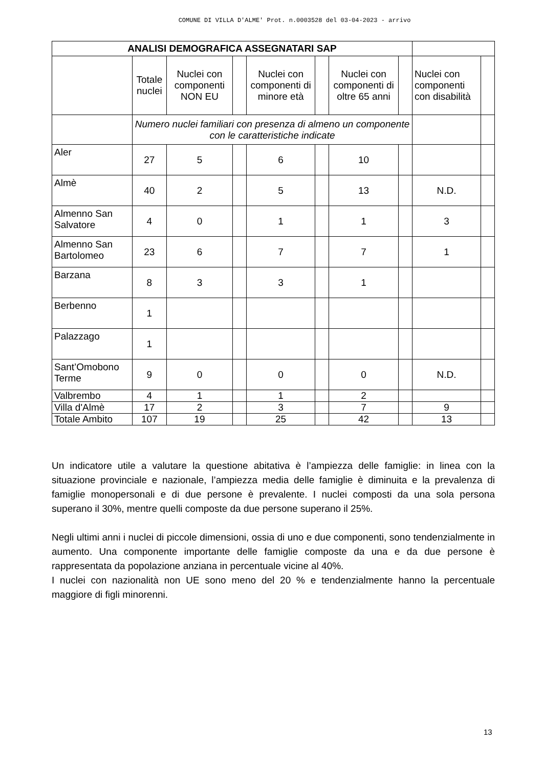COMUNE DI VILLA D'ALME' Prot. n.0003528 del 03-04-2023 - arrivo
| ANALISI DEMOGRAFICA ASSEGNATARI SAP | | | | | | | | | |
| --- | --- | --- | --- | --- | --- | --- | --- | --- | --- |
| | Totale nuclei | Nuclei con componenti NON EU | | Nuclei con componenti di minore età | | Nuclei con componenti di oltre 65 anni | | Nuclei con componenti con disabilità | |
| | Numero nuclei familiari con presenza di almeno un componente con le caratteristiche indicate | | | | | | | | |
| Aler | 27 | 5 | | 6 | | 10 | | | |
| Almè | 40 | 2 | | 5 | | 13 | | N.D. | |
| Almenno San Salvatore | 4 | 0 | | 1 | | 1 | | 3 | |
| Almenno San Bartolomeo | 23 | 6 | | 7 | | 7 | | 1 | |
| Barzana | 8 | 3 | | 3 | | 1 | | | |
| Berbenno | 1 | | | | | | | | |
| Palazzago | 1 | | | | | | | | |
| Sant’Omobono Terme | 9 | 0 | | 0 | | 0 | | N.D. | |
| Valbrembo | 4 | 1 | | 1 | | 2 | | | |
| Villa d'Almè | 17 | 2 | | 3 | | 7 | | 9 | |
| Totale Ambito | 107 | 19 | | 25 | | 42 | | 13 | |
Un indicatore utile a valutare la questione abitativa è l’ampiezza delle famiglie: in linea con la situazione provinciale e nazionale, l’ampiezza media delle famiglie è diminuita e la prevalenza di famiglie monopersonali e di due persone è prevalente. I nuclei composti da una sola persona superano il 30%, mentre quelli composte da due persone superano il 25%.
Negli ultimi anni i nuclei di piccole dimensioni, ossia di uno e due componenti, sono tendenzialmente in aumento. Una componente importante delle famiglie composte da una e da due persone è rappresentata da popolazione anziana in percentuale vicine al 40%.
I nuclei con nazionalità non UE sono meno del 20 % e tendenzialmente hanno la percentuale maggiore di figli minorenni.
13